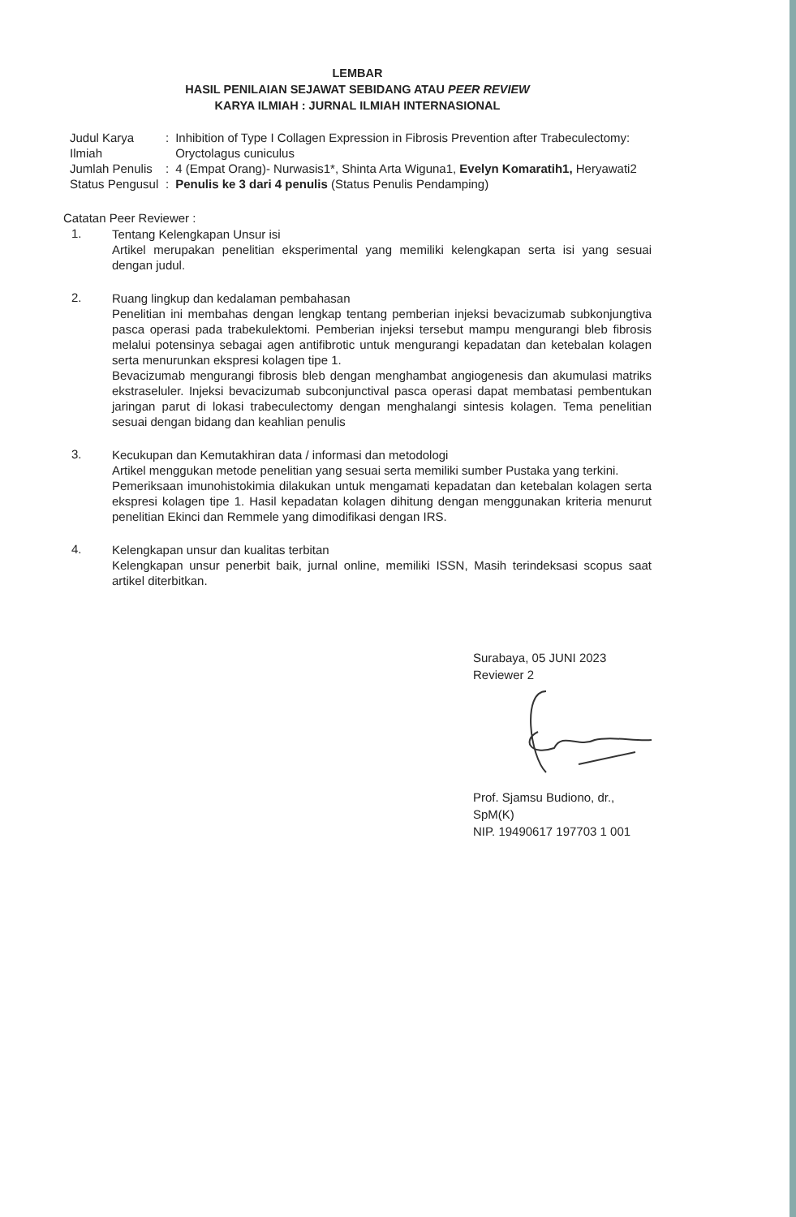LEMBAR
HASIL PENILAIAN SEJAWAT SEBIDANG ATAU PEER REVIEW
KARYA ILMIAH : JURNAL ILMIAH INTERNASIONAL
| Judul Karya Ilmiah | : | Inhibition of Type I Collagen Expression in Fibrosis Prevention after Trabeculectomy: Oryctolagus cuniculus |
| Jumlah Penulis | : | 4 (Empat Orang)- Nurwasis1*, Shinta Arta Wiguna1, Evelyn Komaratih1, Heryawati2 |
| Status Pengusul | : | Penulis ke 3 dari 4 penulis (Status Penulis Pendamping) |
Catatan Peer Reviewer :
1.
Tentang Kelengkapan Unsur isi
Artikel merupakan penelitian eksperimental yang memiliki kelengkapan serta isi yang sesuai dengan judul.
2.
Ruang lingkup dan kedalaman pembahasan
Penelitian ini membahas dengan lengkap tentang pemberian injeksi bevacizumab subkonjungtiva pasca operasi pada trabekulektomi. Pemberian injeksi tersebut mampu mengurangi bleb fibrosis melalui potensinya sebagai agen antifibrotic untuk mengurangi kepadatan dan ketebalan kolagen serta menurunkan ekspresi kolagen tipe 1.
Bevacizumab mengurangi fibrosis bleb dengan menghambat angiogenesis dan akumulasi matriks ekstraseluler. Injeksi bevacizumab subconjunctival pasca operasi dapat membatasi pembentukan jaringan parut di lokasi trabeculectomy dengan menghalangi sintesis kolagen. Tema penelitian sesuai dengan bidang dan keahlian penulis
3.
Kecukupan dan Kemutakhiran data / informasi dan metodologi
Artikel menggukan metode penelitian yang sesuai serta memiliki sumber Pustaka yang terkini.
Pemeriksaan imunohistokimia dilakukan untuk mengamati kepadatan dan ketebalan kolagen serta ekspresi kolagen tipe 1. Hasil kepadatan kolagen dihitung dengan menggunakan kriteria menurut penelitian Ekinci dan Remmele yang dimodifikasi dengan IRS.
4.
Kelengkapan unsur dan kualitas terbitan
Kelengkapan unsur penerbit baik, jurnal online, memiliki ISSN, Masih terindeksasi scopus saat artikel diterbitkan.
Surabaya, 05 JUNI 2023
Reviewer 2
Prof. Sjamsu Budiono, dr., SpM(K)
NIP. 19490617 197703 1 001